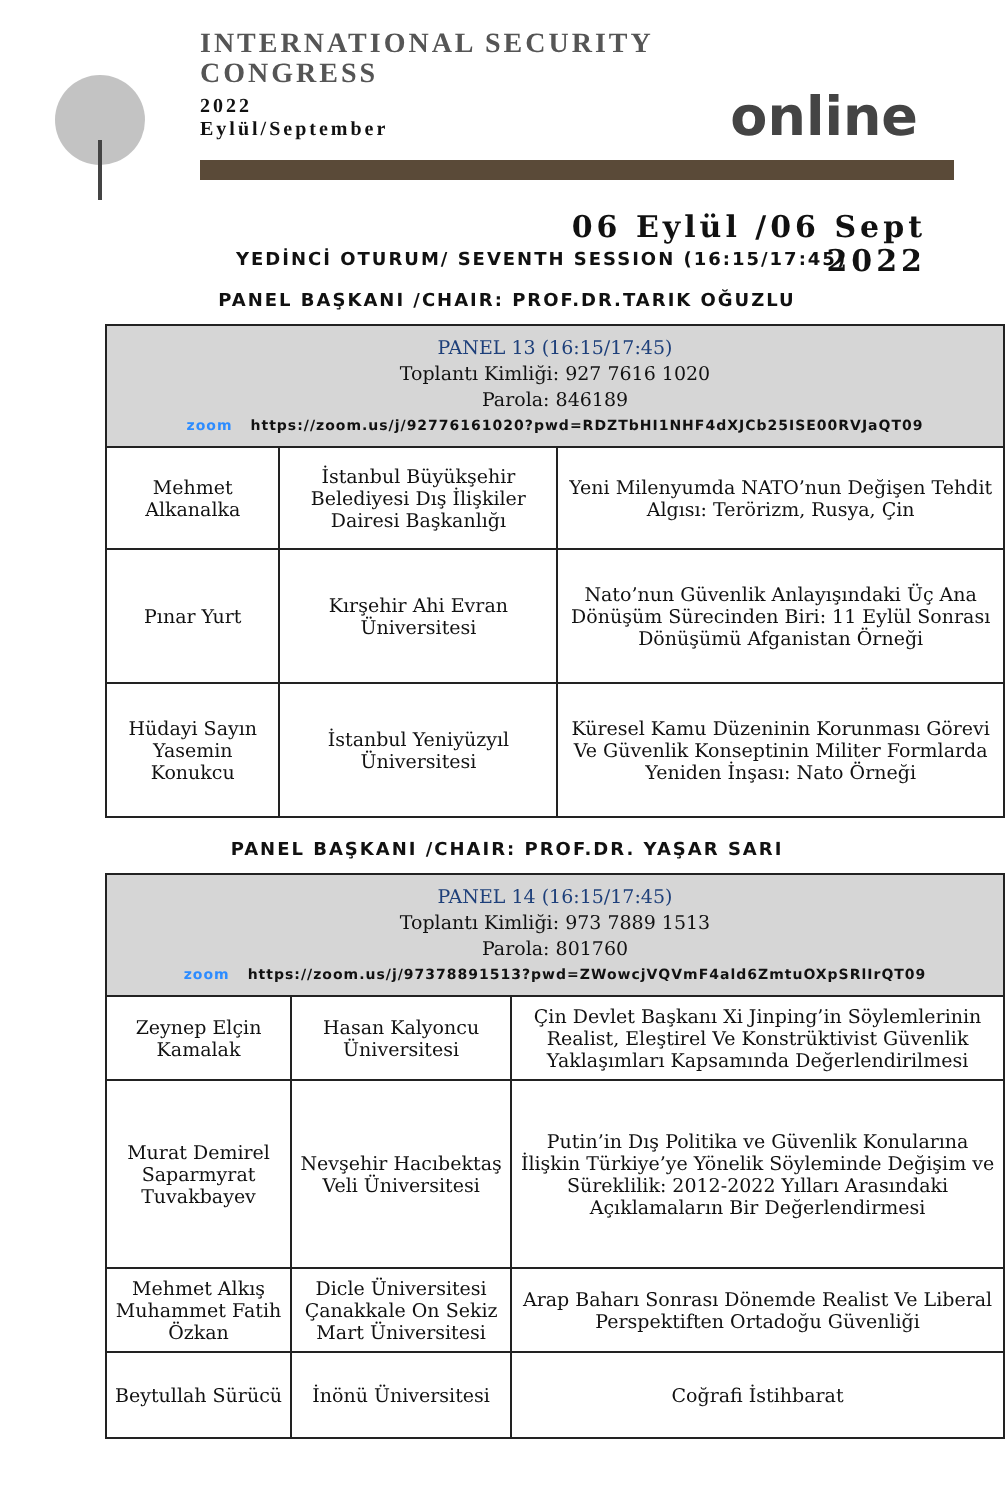INTERNATIONAL SECURITY
CONGRESS
2022
Eylül/September
online
06 Eylül /06 Sept
2022
YEDİNCİ OTURUM/ SEVENTH SESSION (16:15/17:45)
PANEL BAŞKANI /CHAIR: PROF.DR.TARIK OĞUZLU
| PANEL 13 (16:15/17:45) Toplantı Kimliği: 927 7616 1020 Parola: 846189 zoom https://zoom.us/j/92776161020?pwd=RDZTbHI1NHF4dXJCb25ISE00RVJaQT09 | | |
| Mehmet Alkanalka | İstanbul Büyükşehir Belediyesi Dış İlişkiler Dairesi Başkanlığı | Yeni Milenyumda NATO’nun Değişen Tehdit Algısı: Terörizm, Rusya, Çin |
| Pınar Yurt | Kırşehir Ahi Evran Üniversitesi | Nato’nun Güvenlik Anlayışındaki Üç Ana Dönüşüm Sürecinden Biri: 11 Eylül Sonrası Dönüşümü Afganistan Örneği |
| Hüdayi Sayın Yasemin Konukcu | İstanbul Yeniyüzyıl Üniversitesi | Küresel Kamu Düzeninin Korunması Görevi Ve Güvenlik Konseptinin Militer Formlarda Yeniden İnşası: Nato Örneği |
PANEL BAŞKANI /CHAIR: PROF.DR. YAŞAR SARI
| PANEL 14 (16:15/17:45) Toplantı Kimliği: 973 7889 1513 Parola: 801760 zoom https://zoom.us/j/97378891513?pwd=ZWowcjVQVmF4ald6ZmtuOXpSRlIrQT09 | | |
| Zeynep Elçin Kamalak | Hasan Kalyoncu Üniversitesi | Çin Devlet Başkanı Xi Jinping’in Söylemlerinin Realist, Eleştirel Ve Konstrüktivist Güvenlik Yaklaşımları Kapsamında Değerlendirilmesi |
| Murat Demirel Saparmyrat Tuvakbayev | Nevşehir Hacıbektaş Veli Üniversitesi | Putin’in Dış Politika ve Güvenlik Konularına İlişkin Türkiye’ye Yönelik Söyleminde Değişim ve Süreklilik: 2012-2022 Yılları Arasındaki Açıklamaların Bir Değerlendirmesi |
| Mehmet Alkış Muhammet Fatih Özkan | Dicle Üniversitesi Çanakkale On Sekiz Mart Üniversitesi | Arap Baharı Sonrası Dönemde Realist Ve Liberal Perspektiften Ortadoğu Güvenliği |
| Beytullah Sürücü | İnönü Üniversitesi | Coğrafi İstihbarat |